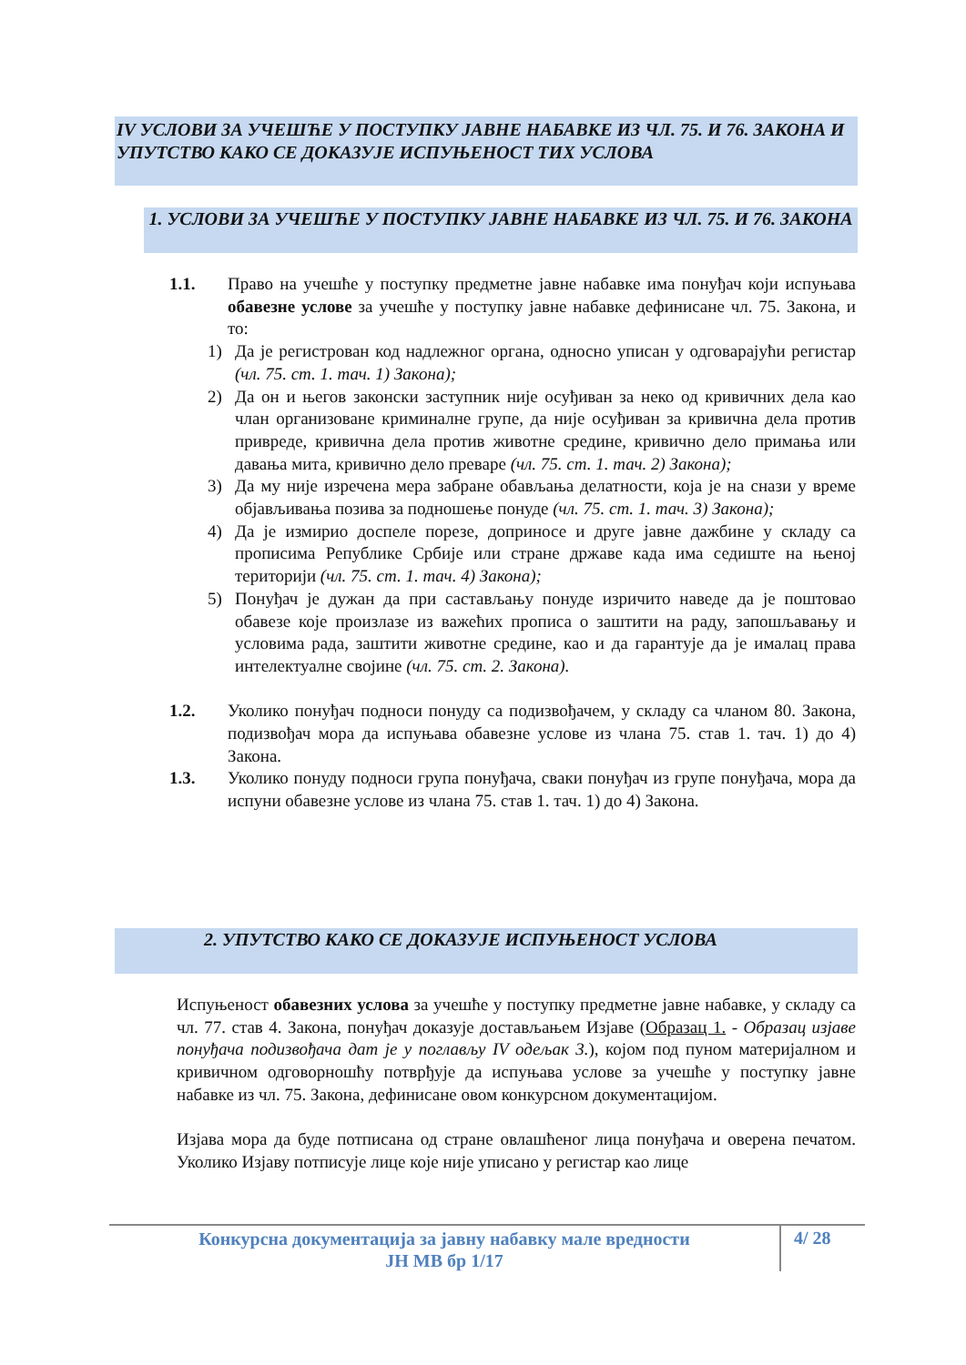IV УСЛОВИ ЗА УЧЕШЋЕ У ПОСТУПКУ ЈАВНЕ НАБАВКЕ ИЗ ЧЛ. 75. И 76. ЗАКОНА И УПУТСТВО КАКО СЕ ДОКАЗУЈЕ ИСПУЊЕНОСТ ТИХ УСЛОВА
1. УСЛОВИ ЗА УЧЕШЋЕ У ПОСТУПКУ ЈАВНЕ НАБАВКЕ ИЗ ЧЛ. 75. И 76. ЗАКОНА
1.1. Право на учешће у поступку предметне јавне набавке има понуђач који испуњава обавезне услове за учешће у поступку јавне набавке дефинисане чл. 75. Закона, и то:
1) Да је регистрован код надлежног органа, односно уписан у одговарајући регистар (чл. 75. ст. 1. тач. 1) Закона);
2) Да он и његов законски заступник није осуђиван за неко од кривичних дела као члан организоване криминалне групе, да није осуђиван за кривична дела против привреде, кривична дела против животне средине, кривично дело примања или давања мита, кривично дело преваре (чл. 75. ст. 1. тач. 2) Закона);
3) Да му није изречена мера забране обављања делатности, која је на снази у време објављивања позива за подношење понуде (чл. 75. ст. 1. тач. 3) Закона);
4) Да је измирио доспеле порезе, доприносе и друге јавне дажбине у складу са прописима Републике Србије или стране државе када има седиште на њеној територији (чл. 75. ст. 1. тач. 4) Закона);
5) Понуђач је дужан да при састављању понуде изричито наведе да је поштовао обавезе које произлазе из важећих прописа о заштити на раду, запошљавању и условима рада, заштити животне средине, као и да гарантује да је ималац права интелектуалне својине (чл. 75. ст. 2. Закона).
1.2. Уколико понуђач подноси понуду са подизвођачем, у складу са чланом 80. Закона, подизвођач мора да испуњава обавезне услове из члана 75. став 1. тач. 1) до 4) Закона.
1.3. Уколико понуду подноси група понуђача, сваки понуђач из групе понуђача, мора да испуни обавезне услове из члана 75. став 1. тач. 1) до 4) Закона.
2. УПУТСТВО КАКО СЕ ДОКАЗУЈЕ ИСПУЊЕНОСТ УСЛОВА
Испуњеност обавезних услова за учешће у поступку предметне јавне набавке, у складу са чл. 77. став 4. Закона, понуђач доказује достављањем Изјаве (Образац 1. - Образац изјаве понуђача подизвођача дат је у поглављу IV одељак 3.), којом под пуном материјалном и кривичном одговорношћу потврђује да испуњава услове за учешће у поступку јавне набавке из чл. 75. Закона, дефинисане овом конкурсном документацијом.
Изјава мора да буде потписана од стране овлашћеног лица понуђача и оверена печатом. Уколико Изјаву потписује лице које није уписано у регистар као лице
Конкурсна документација за јавну набавку мале вредности
ЈН МВ бр 1/17
4/ 28